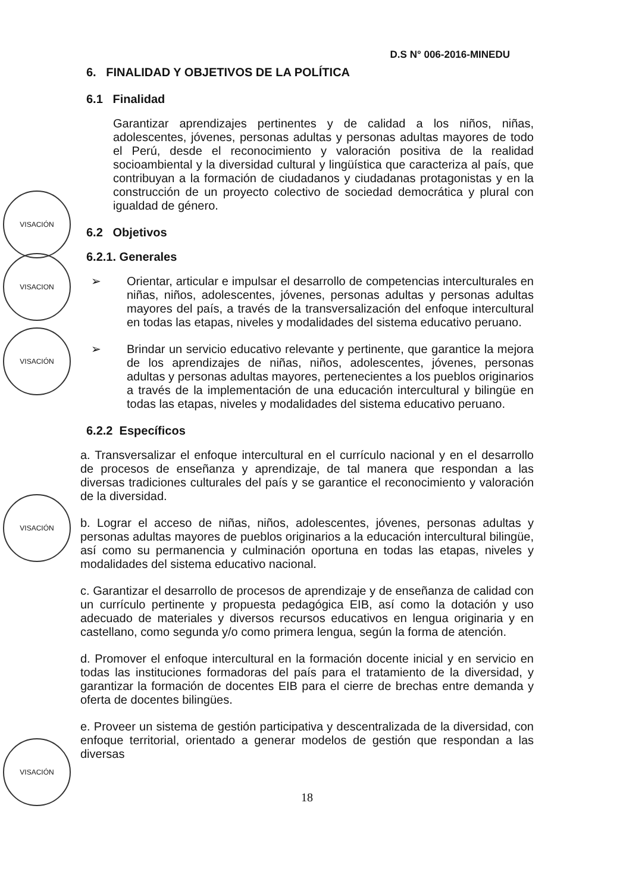D.S N° 006-2016-MINEDU
VISACIÓN
VISACION
VISACIÓN
VISACIÓN
VISACIÓN
6. FINALIDAD Y OBJETIVOS DE LA POLÍTICA
6.1 Finalidad
Garantizar aprendizajes pertinentes y de calidad a los niños, niñas, adolescentes, jóvenes, personas adultas y personas adultas mayores de todo el Perú, desde el reconocimiento y valoración positiva de la realidad socioambiental y la diversidad cultural y lingüística que caracteriza al país, que contribuyan a la formación de ciudadanos y ciudadanas protagonistas y en la construcción de un proyecto colectivo de sociedad democrática y plural con igualdad de género.
6.2 Objetivos
6.2.1. Generales
➢ Orientar, articular e impulsar el desarrollo de competencias interculturales en niñas, niños, adolescentes, jóvenes, personas adultas y personas adultas mayores del país, a través de la transversalización del enfoque intercultural en todas las etapas, niveles y modalidades del sistema educativo peruano.
➢ Brindar un servicio educativo relevante y pertinente, que garantice la mejora de los aprendizajes de niñas, niños, adolescentes, jóvenes, personas adultas y personas adultas mayores, pertenecientes a los pueblos originarios a través de la implementación de una educación intercultural y bilingüe en todas las etapas, niveles y modalidades del sistema educativo peruano.
6.2.2 Específicos
a. Transversalizar el enfoque intercultural en el currículo nacional y en el desarrollo de procesos de enseñanza y aprendizaje, de tal manera que respondan a las diversas tradiciones culturales del país y se garantice el reconocimiento y valoración de la diversidad.
b. Lograr el acceso de niñas, niños, adolescentes, jóvenes, personas adultas y personas adultas mayores de pueblos originarios a la educación intercultural bilingüe, así como su permanencia y culminación oportuna en todas las etapas, niveles y modalidades del sistema educativo nacional.
c. Garantizar el desarrollo de procesos de aprendizaje y de enseñanza de calidad con un currículo pertinente y propuesta pedagógica EIB, así como la dotación y uso adecuado de materiales y diversos recursos educativos en lengua originaria y en castellano, como segunda y/o como primera lengua, según la forma de atención.
d. Promover el enfoque intercultural en la formación docente inicial y en servicio en todas las instituciones formadoras del país para el tratamiento de la diversidad, y garantizar la formación de docentes EIB para el cierre de brechas entre demanda y oferta de docentes bilingües.
e. Proveer un sistema de gestión participativa y descentralizada de la diversidad, con enfoque territorial, orientado a generar modelos de gestión que respondan a las diversas
18